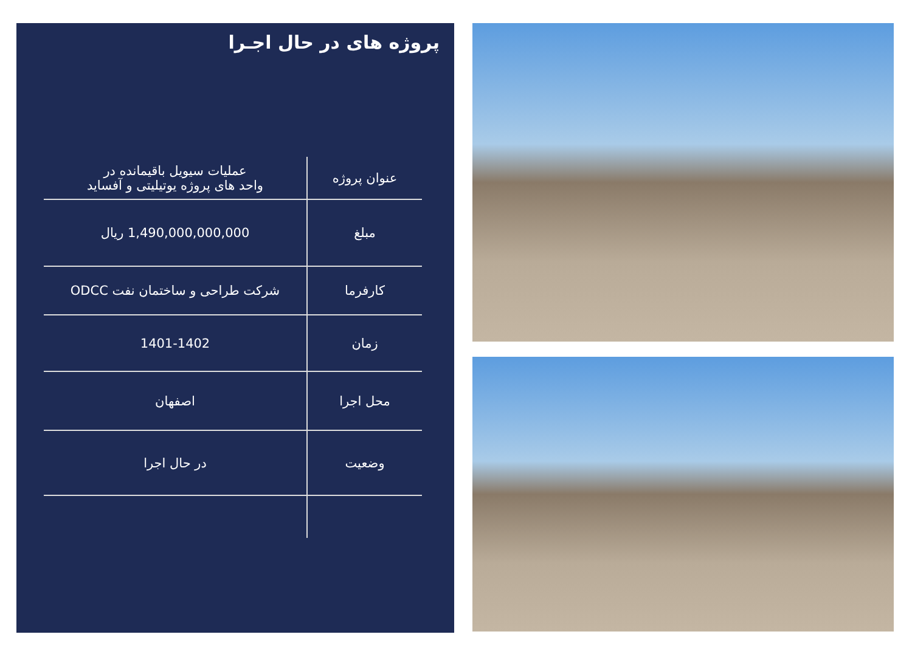پروژه های در حال اجـرا
| عنوان پروژه | عملیات سیویل باقیمانده در واحد های پروژه یوتیلیتی و آفساید |
| مبلغ | 1,490,000,000,000 ریال |
| کارفرما | شرکت طراحی و ساختمان نفت ODCC |
| زمان | 1401-1402 |
| محل اجرا | اصفهان |
| وضعیت | در حال اجرا |